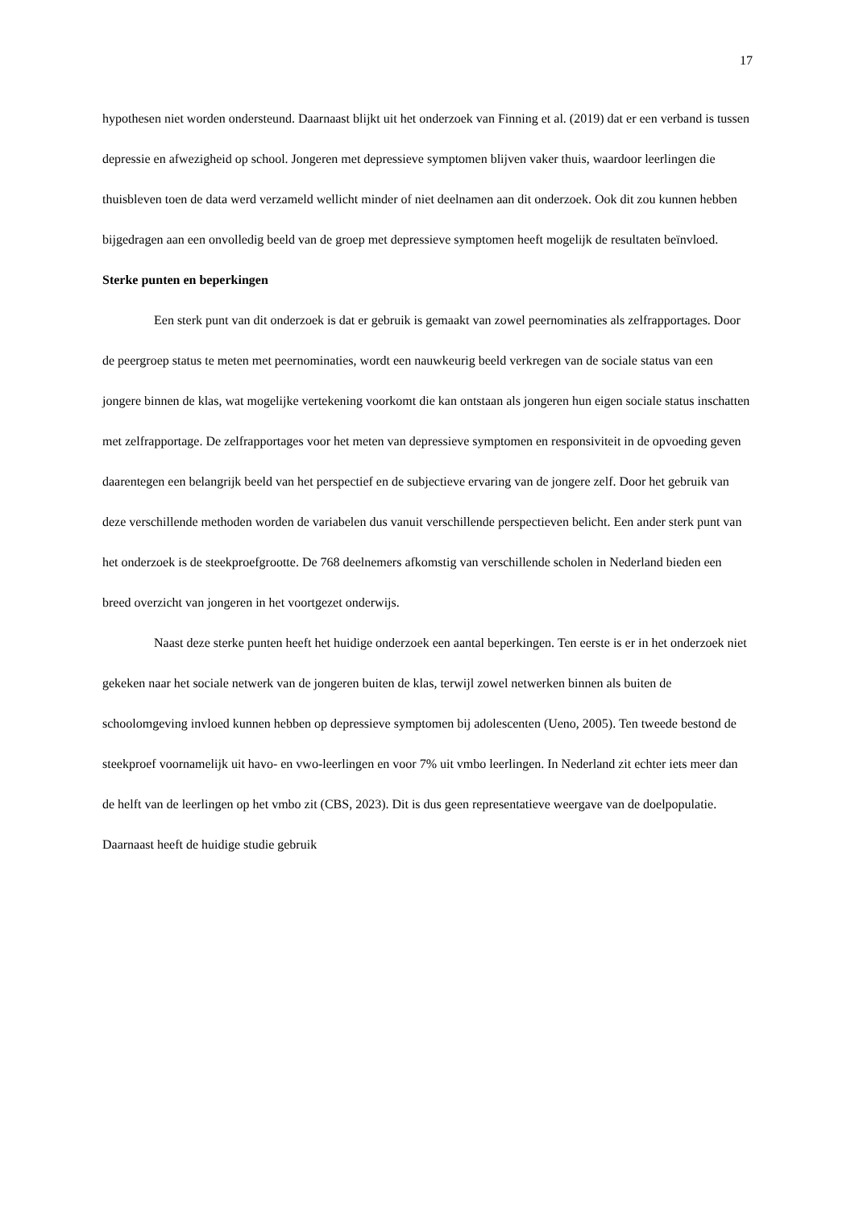17
hypothesen niet worden ondersteund. Daarnaast blijkt uit het onderzoek van Finning et al. (2019) dat er een verband is tussen depressie en afwezigheid op school. Jongeren met depressieve symptomen blijven vaker thuis, waardoor leerlingen die thuisbleven toen de data werd verzameld wellicht minder of niet deelnamen aan dit onderzoek. Ook dit zou kunnen hebben bijgedragen aan een onvolledig beeld van de groep met depressieve symptomen heeft mogelijk de resultaten beïnvloed.
Sterke punten en beperkingen
Een sterk punt van dit onderzoek is dat er gebruik is gemaakt van zowel peernominaties als zelfrapportages. Door de peergroep status te meten met peernominaties, wordt een nauwkeurig beeld verkregen van de sociale status van een jongere binnen de klas, wat mogelijke vertekening voorkomt die kan ontstaan als jongeren hun eigen sociale status inschatten met zelfrapportage. De zelfrapportages voor het meten van depressieve symptomen en responsiviteit in de opvoeding geven daarentegen een belangrijk beeld van het perspectief en de subjectieve ervaring van de jongere zelf. Door het gebruik van deze verschillende methoden worden de variabelen dus vanuit verschillende perspectieven belicht. Een ander sterk punt van het onderzoek is de steekproefgrootte. De 768 deelnemers afkomstig van verschillende scholen in Nederland bieden een breed overzicht van jongeren in het voortgezet onderwijs.
Naast deze sterke punten heeft het huidige onderzoek een aantal beperkingen. Ten eerste is er in het onderzoek niet gekeken naar het sociale netwerk van de jongeren buiten de klas, terwijl zowel netwerken binnen als buiten de schoolomgeving invloed kunnen hebben op depressieve symptomen bij adolescenten (Ueno, 2005). Ten tweede bestond de steekproef voornamelijk uit havo- en vwo-leerlingen en voor 7% uit vmbo leerlingen. In Nederland zit echter iets meer dan de helft van de leerlingen op het vmbo zit (CBS, 2023). Dit is dus geen representatieve weergave van de doelpopulatie. Daarnaast heeft de huidige studie gebruik